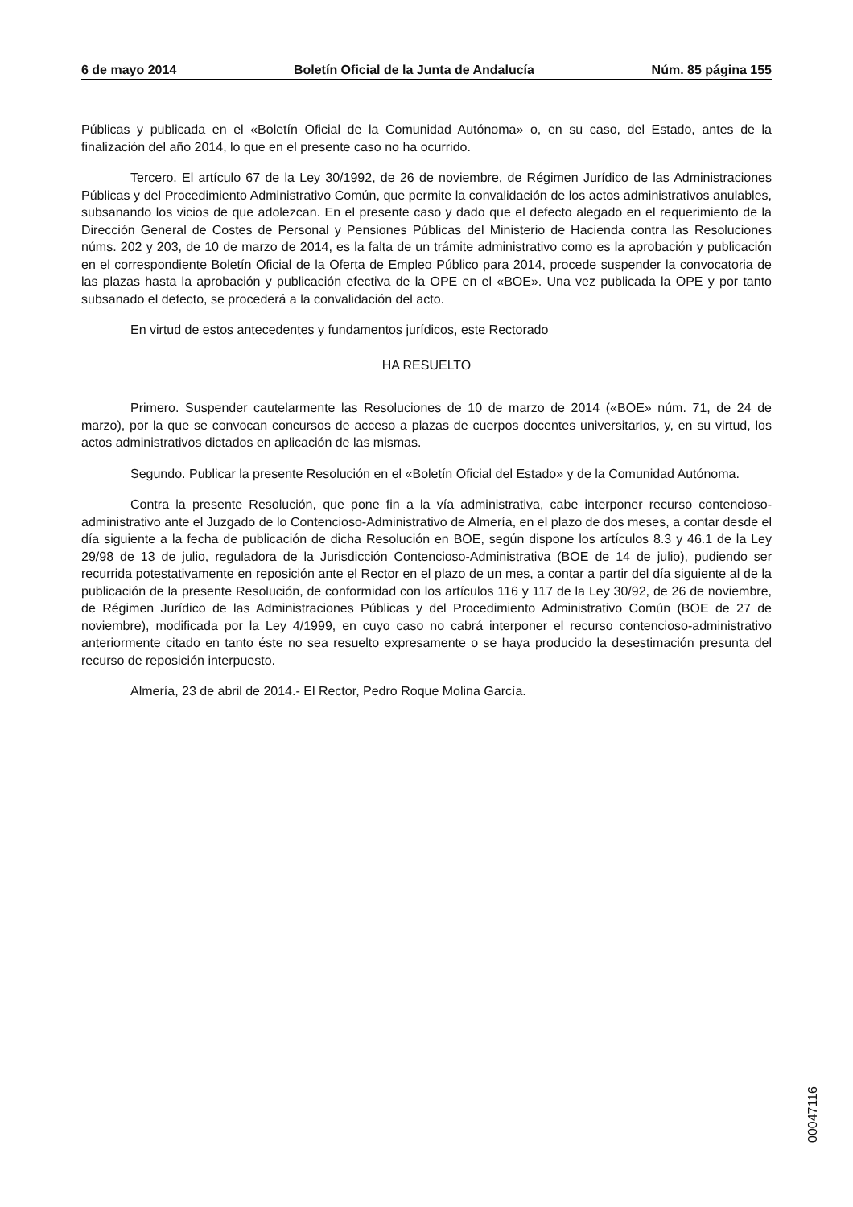6 de mayo 2014 Boletín Oficial de la Junta de Andalucía Núm. 85 página 155
Públicas y publicada en el «Boletín Oficial de la Comunidad Autónoma» o, en su caso, del Estado, antes de la finalización del año 2014, lo que en el presente caso no ha ocurrido.
Tercero. El artículo 67 de la Ley 30/1992, de 26 de noviembre, de Régimen Jurídico de las Administraciones Públicas y del Procedimiento Administrativo Común, que permite la convalidación de los actos administrativos anulables, subsanando los vicios de que adolezcan. En el presente caso y dado que el defecto alegado en el requerimiento de la Dirección General de Costes de Personal y Pensiones Públicas del Ministerio de Hacienda contra las Resoluciones núms. 202 y 203, de 10 de marzo de 2014, es la falta de un trámite administrativo como es la aprobación y publicación en el correspondiente Boletín Oficial de la Oferta de Empleo Público para 2014, procede suspender la convocatoria de las plazas hasta la aprobación y publicación efectiva de la OPE en el «BOE». Una vez publicada la OPE y por tanto subsanado el defecto, se procederá a la convalidación del acto.
En virtud de estos antecedentes y fundamentos jurídicos, este Rectorado
HA RESUELTO
Primero. Suspender cautelarmente las Resoluciones de 10 de marzo de 2014 («BOE» núm. 71, de 24 de marzo), por la que se convocan concursos de acceso a plazas de cuerpos docentes universitarios, y, en su virtud, los actos administrativos dictados en aplicación de las mismas.
Segundo. Publicar la presente Resolución en el «Boletín Oficial del Estado» y de la Comunidad Autónoma.
Contra la presente Resolución, que pone fin a la vía administrativa, cabe interponer recurso contencioso-administrativo ante el Juzgado de lo Contencioso-Administrativo de Almería, en el plazo de dos meses, a contar desde el día siguiente a la fecha de publicación de dicha Resolución en BOE, según dispone los artículos 8.3 y 46.1 de la Ley 29/98 de 13 de julio, reguladora de la Jurisdicción Contencioso-Administrativa (BOE de 14 de julio), pudiendo ser recurrida potestativamente en reposición ante el Rector en el plazo de un mes, a contar a partir del día siguiente al de la publicación de la presente Resolución, de conformidad con los artículos 116 y 117 de la Ley 30/92, de 26 de noviembre, de Régimen Jurídico de las Administraciones Públicas y del Procedimiento Administrativo Común (BOE de 27 de noviembre), modificada por la Ley 4/1999, en cuyo caso no cabrá interponer el recurso contencioso-administrativo anteriormente citado en tanto éste no sea resuelto expresamente o se haya producido la desestimación presunta del recurso de reposición interpuesto.
Almería, 23 de abril de 2014.- El Rector, Pedro Roque Molina García.
00047116